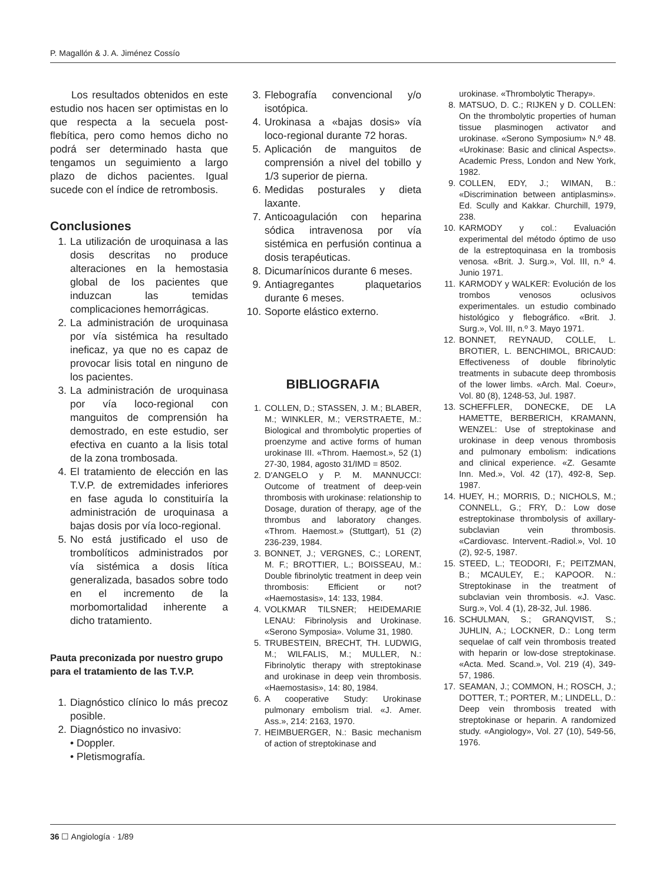P. Magallón & J. A. Jiménez Cossío
Los resultados obtenidos en este estudio nos hacen ser optimistas en lo que respecta a la secuela post-flebítica, pero como hemos dicho no podrá ser determinado hasta que tengamos un seguimiento a largo plazo de dichos pacientes. Igual sucede con el índice de retrombosis.
Conclusiones
1. La utilización de uroquinasa a las dosis descritas no produce alteraciones en la hemostasia global de los pacientes que induzcan las temidas complicaciones hemorrágicas.
2. La administración de uroquinasa por vía sistémica ha resultado ineficaz, ya que no es capaz de provocar lisis total en ninguno de los pacientes.
3. La administración de uroquinasa por vía loco-regional con manguitos de comprensión ha demostrado, en este estudio, ser efectiva en cuanto a la lisis total de la zona trombosada.
4. El tratamiento de elección en las T.V.P. de extremidades inferiores en fase aguda lo constituiría la administración de uroquinasa a bajas dosis por vía loco-regional.
5. No está justificado el uso de trombolíticos administrados por vía sistémica a dosis lítica generalizada, basados sobre todo en el incremento de la morbomortalidad inherente a dicho tratamiento.
Pauta preconizada por nuestro grupo para el tratamiento de las T.V.P.
1. Diagnóstico clínico lo más precoz posible.
2. Diagnóstico no invasivo:
• Doppler.
• Pletismografía.
3. Flebografía convencional y/o isotópica.
4. Urokinasa a «bajas dosis» vía loco-regional durante 72 horas.
5. Aplicación de manguitos de comprensión a nivel del tobillo y 1/3 superior de pierna.
6. Medidas posturales y dieta laxante.
7. Anticoagulación con heparina sódica intravenosa por vía sistémica en perfusión continua a dosis terapéuticas.
8. Dicumarínicos durante 6 meses.
9. Antiagregantes plaquetarios durante 6 meses.
10. Soporte elástico externo.
BIBLIOGRAFIA
1. COLLEN, D.; STASSEN, J. M.; BLABER, M.; WINKLER, M.; VERSTRAETE, M.: Biological and thrombolytic properties of proenzyme and active forms of human urokinase III. «Throm. Haemost.», 52 (1) 27-30, 1984, agosto 31/IMD = 8502.
2. D'ANGELO y P. M. MANNUCCI: Outcome of treatment of deep-vein thrombosis with urokinase: relationship to Dosage, duration of therapy, age of the thrombus and laboratory changes. «Throm. Haemost.» (Stuttgart), 51 (2) 236-239, 1984.
3. BONNET, J.; VERGNES, C.; LORENT, M. F.; BROTTIER, L.; BOISSEAU, M.: Double fibrinolytic treatment in deep vein thrombosis: Efficient or not? «Haemostasis», 14: 133, 1984.
4. VOLKMAR TILSNER; HEIDEMARIE LENAU: Fibrinolysis and Urokinase. «Serono Symposia». Volume 31, 1980.
5. TRUBESTEIN, BRECHT, TH. LUDWIG, M.; WILFALIS, M.; MULLER, N.: Fibrinolytic therapy with streptokinase and urokinase in deep vein thrombosis. «Haemostasis», 14: 80, 1984.
6. A cooperative Study: Urokinase pulmonary embolism trial. «J. Amer. Ass.», 214: 2163, 1970.
7. HEIMBUERGER, N.: Basic mechanism of action of streptokinase and
urokinase. «Thrombolytic Therapy».
8. MATSUO, D. C.; RIJKEN y D. COLLEN: On the thrombolytic properties of human tissue plasminogen activator and urokinase. «Serono Symposium» N.º 48. «Urokinase: Basic and clinical Aspects». Academic Press, London and New York, 1982.
9. COLLEN, EDY, J.; WIMAN, B.: «Discrimination between antiplasmins». Ed. Scully and Kakkar. Churchill, 1979, 238.
10. KARMODY y col.: Evaluación experimental del método óptimo de uso de la estreptoquinasa en la trombosis venosa. «Brit. J. Surg.», Vol. III, n.º 4. Junio 1971.
11. KARMODY y WALKER: Evolución de los trombos venosos oclusivos experimentales. un estudio combinado histológico y flebográfico. «Brit. J. Surg.», Vol. III, n.º 3. Mayo 1971.
12. BONNET, REYNAUD, COLLE, L. BROTIER, L. BENCHIMOL, BRICAUD: Effectiveness of double fibrinolytic treatments in subacute deep thrombosis of the lower limbs. «Arch. Mal. Coeur», Vol. 80 (8), 1248-53, Jul. 1987.
13. SCHEFFLER, DONECKE, DE LA HAMETTE, BERBERICH, KRAMANN, WENZEL: Use of streptokinase and urokinase in deep venous thrombosis and pulmonary embolism: indications and clinical experience. «Z. Gesamte Inn. Med.», Vol. 42 (17), 492-8, Sep. 1987.
14. HUEY, H.; MORRIS, D.; NICHOLS, M.; CONNELL, G.; FRY, D.: Low dose estreptokinase thrombolysis of axillary-subclavian vein thrombosis. «Cardiovasc. Intervent.-Radiol.», Vol. 10 (2), 92-5, 1987.
15. STEED, L.; TEODORI, F.; PEITZMAN, B.; MCAULEY, E.; KAPOOR. N.: Streptokinase in the treatment of subclavian vein thrombosis. «J. Vasc. Surg.», Vol. 4 (1), 28-32, Jul. 1986.
16. SCHULMAN, S.; GRANQVIST, S.; JUHLIN, A.; LOCKNER, D.: Long term sequelae of calf vein thrombosis treated with heparin or low-dose streptokinase. «Acta. Med. Scand.», Vol. 219 (4), 349-57, 1986.
17. SEAMAN, J.; COMMON, H.; ROSCH, J.; DOTTER, T.; PORTER, M.; LINDELL, D.: Deep vein thrombosis treated with streptokinase or heparin. A randomized study. «Angiology», Vol. 27 (10), 549-56, 1976.
36 ☐ Angiología · 1/89